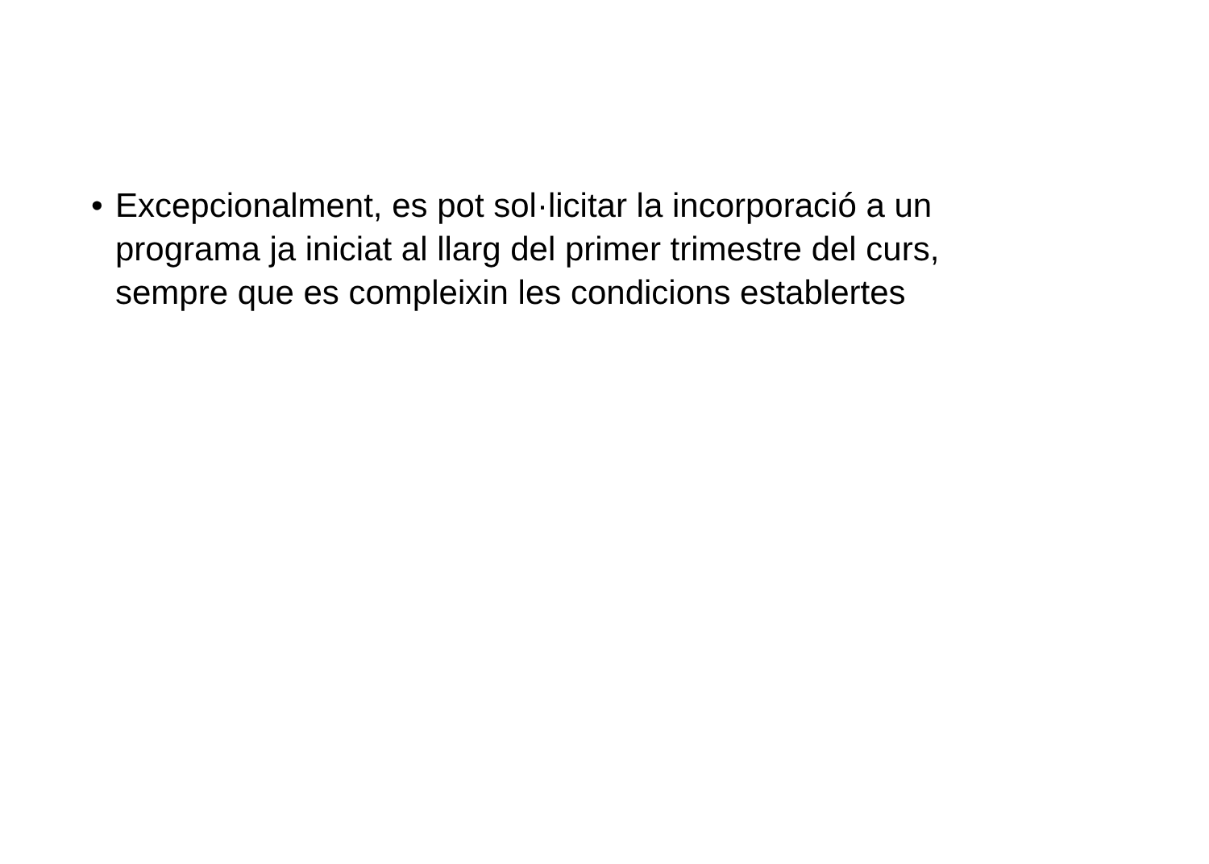• Excepcionalment, es pot sol·licitar la incorporació a un programa ja iniciat al llarg del primer trimestre del curs, sempre que es compleixin les condicions establertes